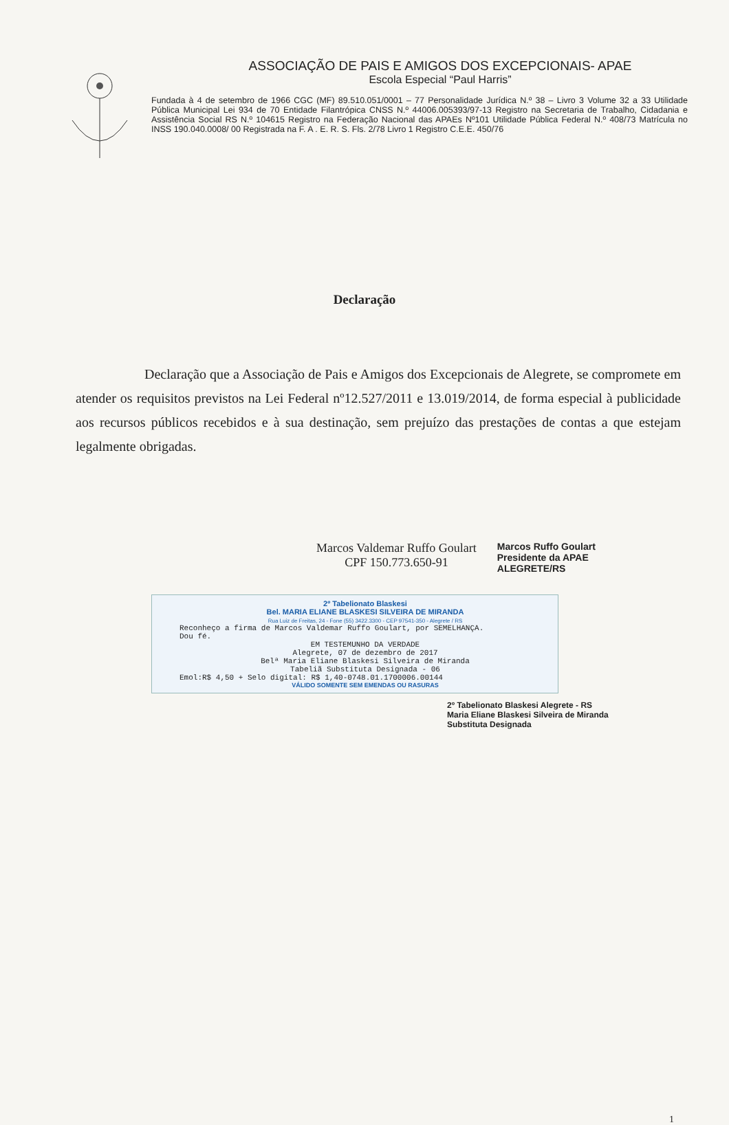ASSOCIAÇÃO DE PAIS E AMIGOS DOS EXCEPCIONAIS- APAE
Escola Especial “Paul Harris”
Fundada à 4 de setembro de 1966 CGC (MF) 89.510.051/0001 – 77 Personalidade Jurídica N.º 38 – Livro 3 Volume 32 a 33 Utilidade Pública Municipal Lei 934 de 70 Entidade Filantrópica CNSS N.º 44006.005393/97-13 Registro na Secretaria de Trabalho, Cidadania e Assistência Social RS N.º 104615 Registro na Federação Nacional das APAEs Nº101 Utilidade Pública Federal N.º 408/73 Matrícula no INSS 190.040.0008/ 00 Registrada na F. A . E. R. S. Fls. 2/78 Livro 1 Registro C.E.E. 450/76
Declaração
Declaração que a Associação de Pais e Amigos dos Excepcionais de Alegrete, se compromete em atender os requisitos previstos na Lei Federal nº12.527/2011 e 13.019/2014, de forma especial à publicidade aos recursos públicos recebidos e à sua destinação, sem prejuízo das prestações de contas a que estejam legalmente obrigadas.
Marcos Valdemar Ruffo Goulart
CPF 150.773.650-91
Marcos Ruffo Goulart
Presidente da APAE
ALEGRETE/RS
2º Tabelionato Blaskesi
Bel. MARIA ELIANE BLASKESI SILVEIRA DE MIRANDA
Rua Luiz de Freitas, 24 - Fone (55) 3422.3300 - CEP 97541-350 - Alegrete / RS
Reconheço a firma de Marcos Valdemar Ruffo Goulart, por SEMELHANÇA.
Dou fé.
EM TESTEMUNHO DA VERDADE
Alegrete, 07 de dezembro de 2017
Belª Maria Eliane Blaskesi Silveira de Miranda
Tabeliã Substituta Designada - 06
Emol:R$ 4,50 + Selo digital: R$ 1,40-0748.01.1700006.00144
VÁLIDO SOMENTE SEM EMENDAS OU RASURAS
2º Tabelionato Blaskesi Alegrete - RS
Maria Eliane Blaskesi Silveira de Miranda
Substituta Designada
1